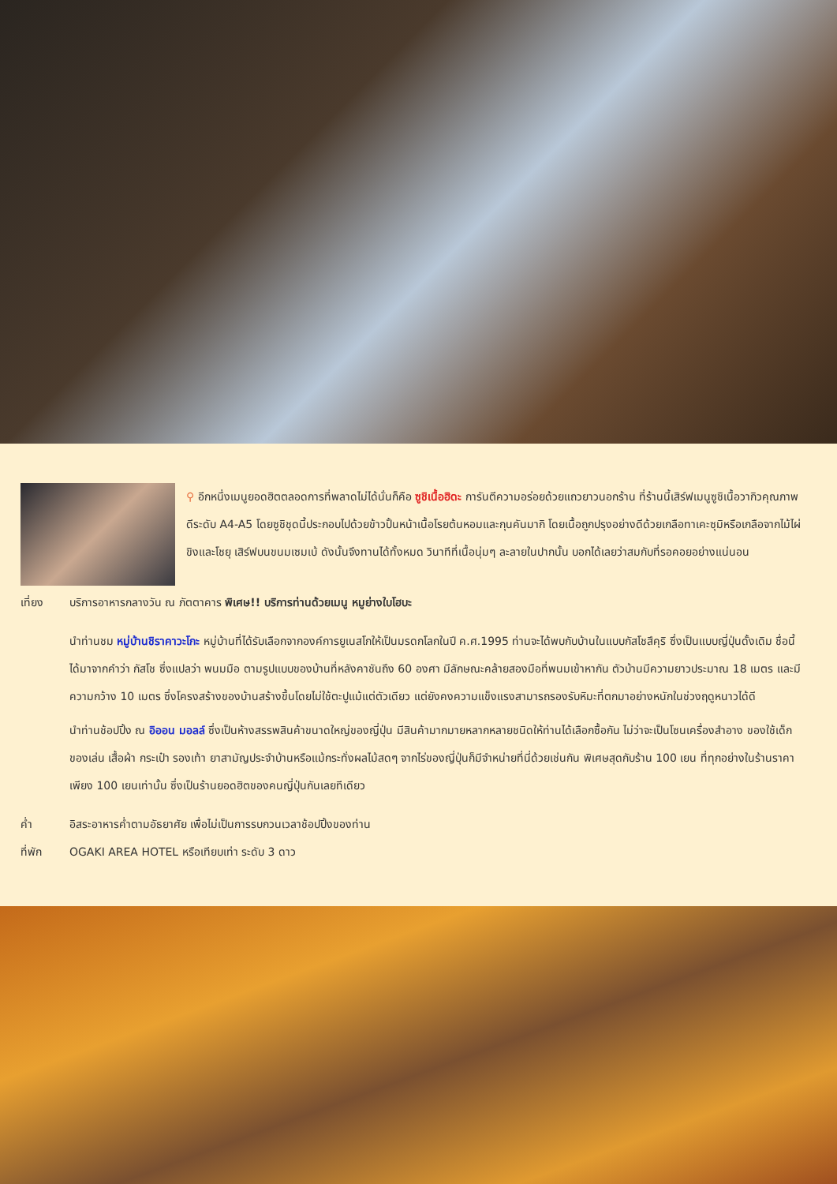⚲ อีกหนึ่งเมนูยอดฮิตตลอดการที่พลาดไม่ได้นั่นก็คือ ซูชิเนื้อฮิดะ การันตีความอร่อยด้วยแถวยาวนอกร้าน ที่ร้านนี้เสิร์ฟเมนูซูชิเนื้อวากิวคุณภาพดีระดับ A4-A5 โดยซูชิชุดนี้ประกอบไปด้วยข้าวปั้นหน้าเนื้อโรยต้นหอมและกุนคันมากิ โดยเนื้อถูกปรุงอย่างดีด้วยเกลือทาเคะซุมิหรือเกลือจากไม้ไผ่ ขิงและโชยุ เสิร์ฟบนขนมเซมเบ้ ดังนั้นจึงทานได้ทั้งหมด วินาทีที่เนื้อนุ่มๆ ละลายในปากนั้น บอกได้เลยว่าสมกับที่รอคอยอย่างแน่นอน
เที่ยง บริการอาหารกลางวัน ณ ภัตตาคาร พิเศษ!! บริการท่านด้วยเมนู หมูย่างใบโฮบะ
นำท่านชม หมู่บ้านชิราคาวะโกะ หมู่บ้านที่ได้รับเลือกจากองค์การยูเนสโกให้เป็นมรดกโลกในปี ค.ศ.1995 ท่านจะได้พบกับบ้านในแบบกัสโชสึคุริ ซึ่งเป็นแบบญี่ปุ่นดั้งเดิม ชื่อนี้ได้มาจากคำว่า กัสโช ซึ่งแปลว่า พนมมือ ตามรูปแบบของบ้านที่หลังคาชันถึง 60 องศา มีลักษณะคล้ายสองมือที่พนมเข้าหากัน ตัวบ้านมีความยาวประมาณ 18 เมตร และมีความกว้าง 10 เมตร ซึ่งโครงสร้างของบ้านสร้างขึ้นโดยไม่ใช้ตะปูแม้แต่ตัวเดียว แต่ยังคงความแข็งแรงสามารถรองรับหิมะที่ตกมาอย่างหนักในช่วงฤดูหนาวได้ดี
นำท่านช้อปปิ้ง ณ อิออน มอลล์ ซึ่งเป็นห้างสรรพสินค้าขนาดใหญ่ของญี่ปุ่น มีสินค้ามากมายหลากหลายชนิดให้ท่านได้เลือกซื้อกัน ไม่ว่าจะเป็นโซนเครื่องสำอาง ของใช้เด็ก ของเล่น เสื้อผ้า กระเป๋า รองเท้า ยาสามัญประจำบ้านหรือแม้กระทั่งผลไม้สดๆ จากไร่ของญี่ปุ่นก็มีจำหน่ายที่นี่ด้วยเช่นกัน พิเศษสุดกับร้าน 100 เยน ที่ทุกอย่างในร้านราคาเพียง 100 เยนเท่านั้น ซึ่งเป็นร้านยอดฮิตของคนญี่ปุ่นกันเลยทีเดียว
ค่ำ อิสระอาหารค่ำตามอัธยาศัย เพื่อไม่เป็นการรบกวนเวลาช้อปปิ้งของท่าน
ที่พัก OGAKI AREA HOTEL หรือเทียบเท่า ระดับ 3 ดาว